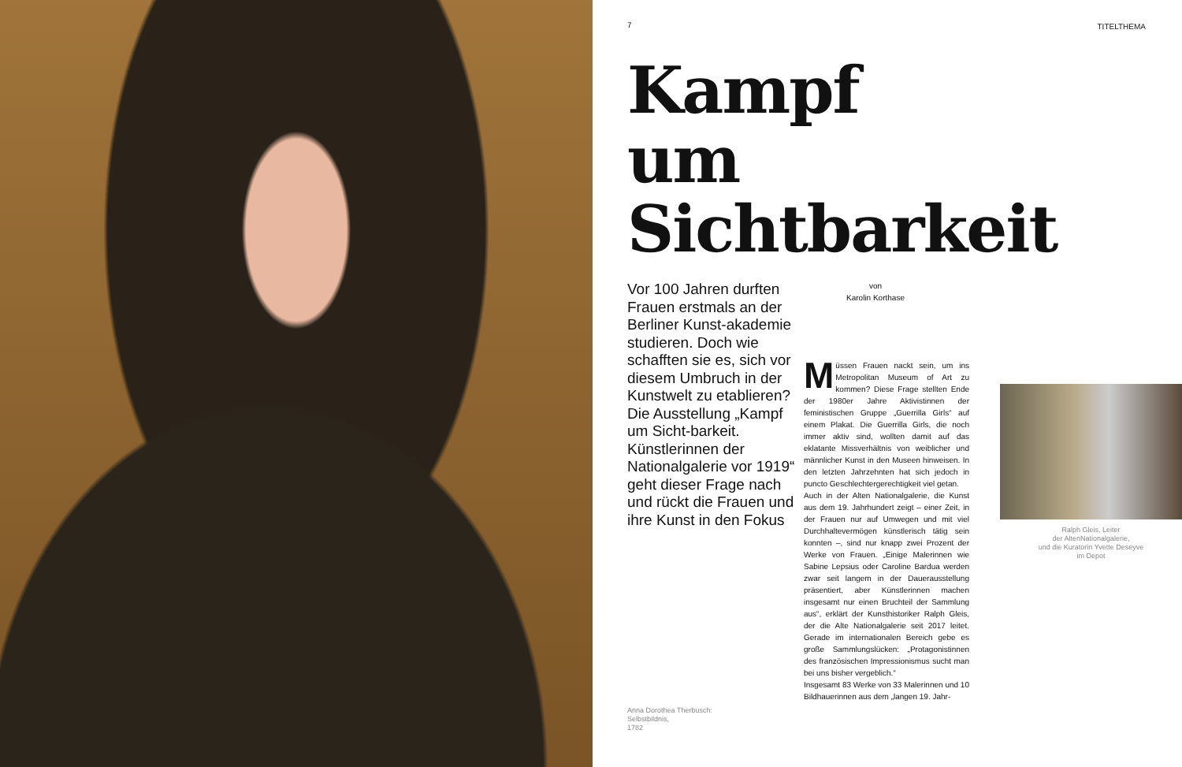7 TITELTHEMA
Kampf
um
Sichtbarkeit
Vor 100 Jahren durften Frauen erstmals an der Berliner Kunst-akademie studieren. Doch wie schafften sie es, sich vor diesem Umbruch in der Kunstwelt zu etablieren? Die Ausstellung „Kampf um Sicht-barkeit. Künstlerinnen der Nationalgalerie vor 1919“ geht dieser Frage nach und rückt die Frauen und ihre Kunst in den Fokus
von
Karolin Korthase
Müssen Frauen nackt sein, um ins Metropolitan Museum of Art zu kommen? Diese Frage stellten Ende der 1980er Jahre Aktivistinnen der feministischen Gruppe „Guerrilla Girls“ auf einem Plakat. Die Guerrilla Girls, die noch immer aktiv sind, wollten damit auf das eklatante Missverhältnis von weiblicher und männlicher Kunst in den Museen hinweisen. In den letzten Jahrzehnten hat sich jedoch in puncto Geschlechtergerechtigkeit viel getan.
Auch in der Alten Nationalgalerie, die Kunst aus dem 19. Jahrhundert zeigt – einer Zeit, in der Frauen nur auf Umwegen und mit viel Durchhaltevermögen künstlerisch tätig sein konnten –, sind nur knapp zwei Prozent der Werke von Frauen. „Einige Malerinnen wie Sabine Lepsius oder Caroline Bardua werden zwar seit langem in der Dauerausstellung präsentiert, aber Künstlerinnen machen insgesamt nur einen Bruchteil der Sammlung aus“, erklärt der Kunsthistoriker Ralph Gleis, der die Alte Nationalgalerie seit 2017 leitet. Gerade im internationalen Bereich gebe es große Sammlungslücken: „Protagonistinnen des französischen Impressionismus sucht man bei uns bisher vergeblich.“
Insgesamt 83 Werke von 33 Malerinnen und 10 Bildhauerinnen aus dem „langen 19. Jahr-
Anna Dorothea Therbusch:
Selbstbildnis,
1782
Ralph Gleis, Leiter
der AltenNationalgalerie,
und die Kuratorin Yvette Deseyve
im Depot